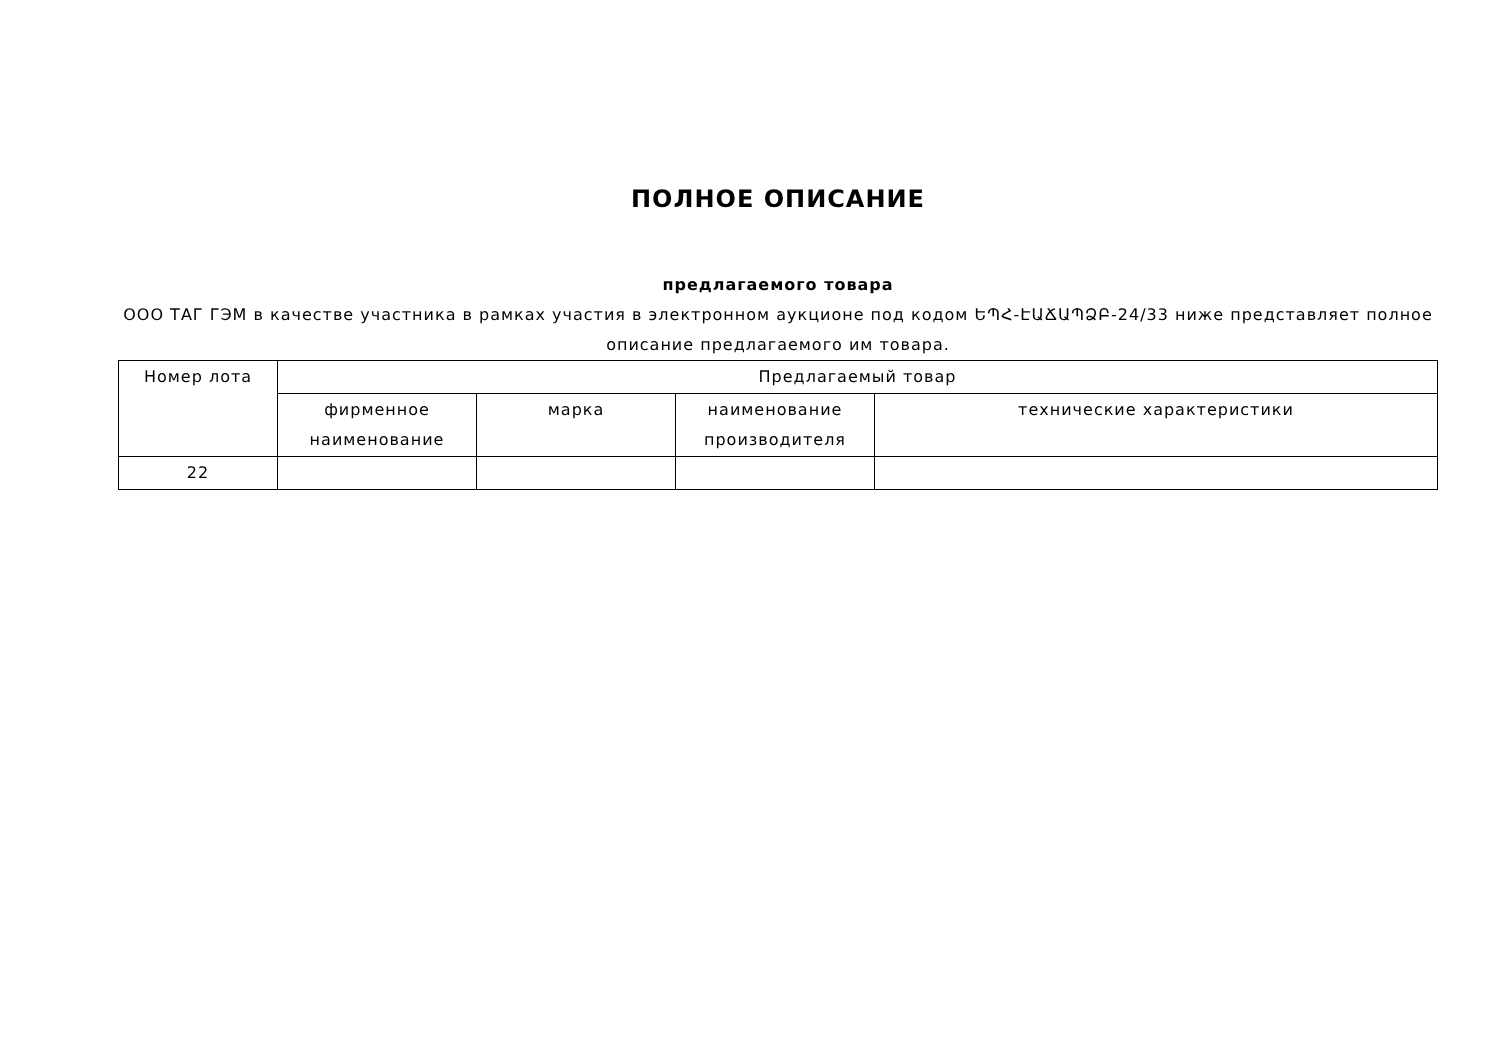ПОЛНОЕ ОПИСАНИЕ
предлагаемого товара
ООО ТАГ ГЭМ в качестве участника в рамках участия в электронном аукционе под кодом ԵՊՀ-ԷԱՃԱՊՁԲ-24/33 ниже представляет полное описание предлагаемого им товара.
| Номер лота | Предлагаемый товар | | | |
| --- | --- | --- | --- | --- |
| | фирменное наименование | марка | наименование производителя | технические характеристики |
| 22 | | | | |